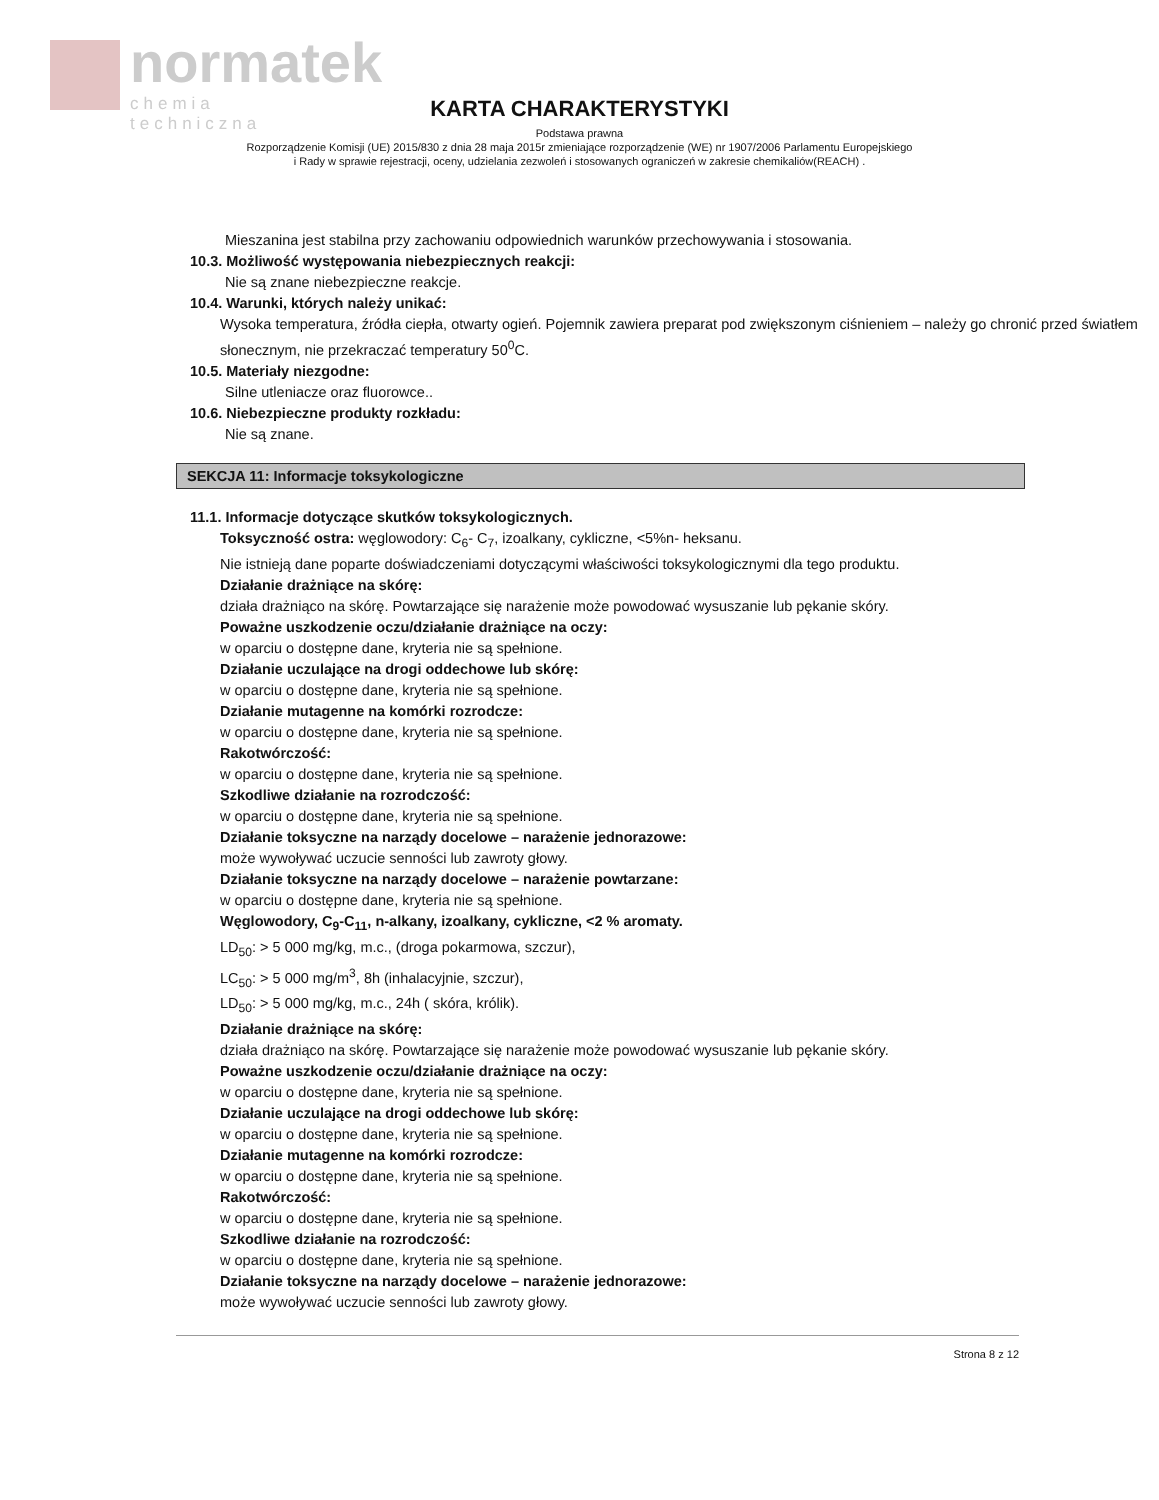normatek
chemia techniczna
KARTA CHARAKTERYSTYKI
Podstawa prawna
Rozporządzenie Komisji (UE) 2015/830 z dnia 28 maja 2015r zmieniające rozporządzenie (WE) nr 1907/2006 Parlamentu Europejskiego
i Rady w sprawie rejestracji, oceny, udzielania zezwoleń i stosowanych ograniczeń w zakresie chemikaliów(REACH) .
Mieszanina jest stabilna przy zachowaniu odpowiednich warunków przechowywania i stosowania.
10.3. Możliwość występowania niebezpiecznych reakcji:
Nie są znane niebezpieczne reakcje.
10.4. Warunki, których należy unikać:
Wysoka temperatura, źródła ciepła, otwarty ogień. Pojemnik zawiera preparat pod zwiększonym ciśnieniem – należy go chronić przed światłem słonecznym, nie przekraczać temperatury 50<sup>0</sup>C.
10.5. Materiały niezgodne:
Silne utleniacze oraz fluorowce..
10.6. Niebezpieczne produkty rozkładu:
Nie są znane.
SEKCJA 11: Informacje toksykologiczne
11.1. Informacje dotyczące skutków toksykologicznych.
Toksyczność ostra: węglowodory: C<sub>6</sub>- C<sub>7</sub>, izoalkany, cykliczne, <5%n- heksanu.
Nie istnieją dane poparte doświadczeniami dotyczącymi właściwości toksykologicznymi dla tego produktu.
Działanie drażniące na skórę:
działa drażniąco na skórę. Powtarzające się narażenie może powodować wysuszanie lub pękanie skóry.
Poważne uszkodzenie oczu/działanie drażniące na oczy:
w oparciu o dostępne dane, kryteria nie są spełnione.
Działanie uczulające na drogi oddechowe lub skórę:
w oparciu o dostępne dane, kryteria nie są spełnione.
Działanie mutagenne na komórki rozrodcze:
w oparciu o dostępne dane, kryteria nie są spełnione.
Rakotwórczość:
w oparciu o dostępne dane, kryteria nie są spełnione.
Szkodliwe działanie na rozrodczość:
w oparciu o dostępne dane, kryteria nie są spełnione.
Działanie toksyczne na narządy docelowe – narażenie jednorazowe:
może wywoływać uczucie senności lub zawroty głowy.
Działanie toksyczne na narządy docelowe – narażenie powtarzane:
w oparciu o dostępne dane, kryteria nie są spełnione.
Węglowodory, C<sub>9</sub>-C<sub>11</sub>, n-alkany, izoalkany, cykliczne, <2 % aromaty.
LD<sub>50</sub>: > 5 000 mg/kg, m.c., (droga pokarmowa, szczur),
LC<sub>50</sub>: > 5 000 mg/m<sup>3</sup>, 8h (inhalacyjnie, szczur),
LD<sub>50</sub>: > 5 000 mg/kg, m.c., 24h ( skóra, królik).
Działanie drażniące na skórę:
działa drażniąco na skórę. Powtarzające się narażenie może powodować wysuszanie lub pękanie skóry.
Poważne uszkodzenie oczu/działanie drażniące na oczy:
w oparciu o dostępne dane, kryteria nie są spełnione.
Działanie uczulające na drogi oddechowe lub skórę:
w oparciu o dostępne dane, kryteria nie są spełnione.
Działanie mutagenne na komórki rozrodcze:
w oparciu o dostępne dane, kryteria nie są spełnione.
Rakotwórczość:
w oparciu o dostępne dane, kryteria nie są spełnione.
Szkodliwe działanie na rozrodczość:
w oparciu o dostępne dane, kryteria nie są spełnione.
Działanie toksyczne na narządy docelowe – narażenie jednorazowe:
może wywoływać uczucie senności lub zawroty głowy.
Strona 8 z 12